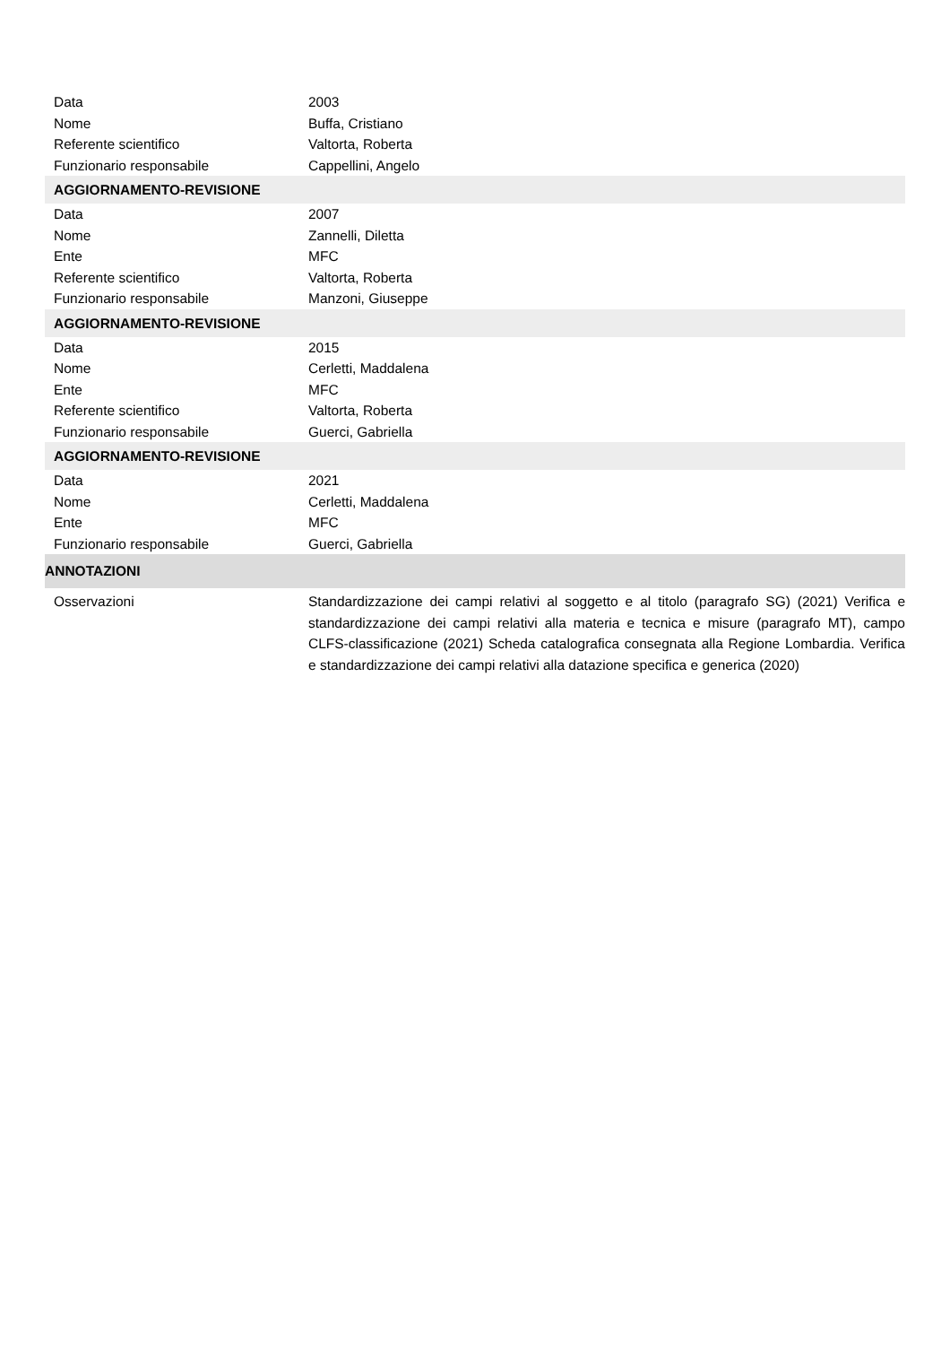| Data | 2003 |
| Nome | Buffa, Cristiano |
| Referente scientifico | Valtorta, Roberta |
| Funzionario responsabile | Cappellini, Angelo |
| AGGIORNAMENTO-REVISIONE | |
| Data | 2007 |
| Nome | Zannelli, Diletta |
| Ente | MFC |
| Referente scientifico | Valtorta, Roberta |
| Funzionario responsabile | Manzoni, Giuseppe |
| AGGIORNAMENTO-REVISIONE | |
| Data | 2015 |
| Nome | Cerletti, Maddalena |
| Ente | MFC |
| Referente scientifico | Valtorta, Roberta |
| Funzionario responsabile | Guerci, Gabriella |
| AGGIORNAMENTO-REVISIONE | |
| Data | 2021 |
| Nome | Cerletti, Maddalena |
| Ente | MFC |
| Funzionario responsabile | Guerci, Gabriella |
| ANNOTAZIONI | |
| Osservazioni | Standardizzazione dei campi relativi al soggetto e al titolo (paragrafo SG) (2021) Verifica e standardizzazione dei campi relativi alla materia e tecnica e misure (paragrafo MT), campo CLFS-classificazione (2021) Scheda catalografica consegnata alla Regione Lombardia. Verifica e standardizzazione dei campi relativi alla datazione specifica e generica (2020) |